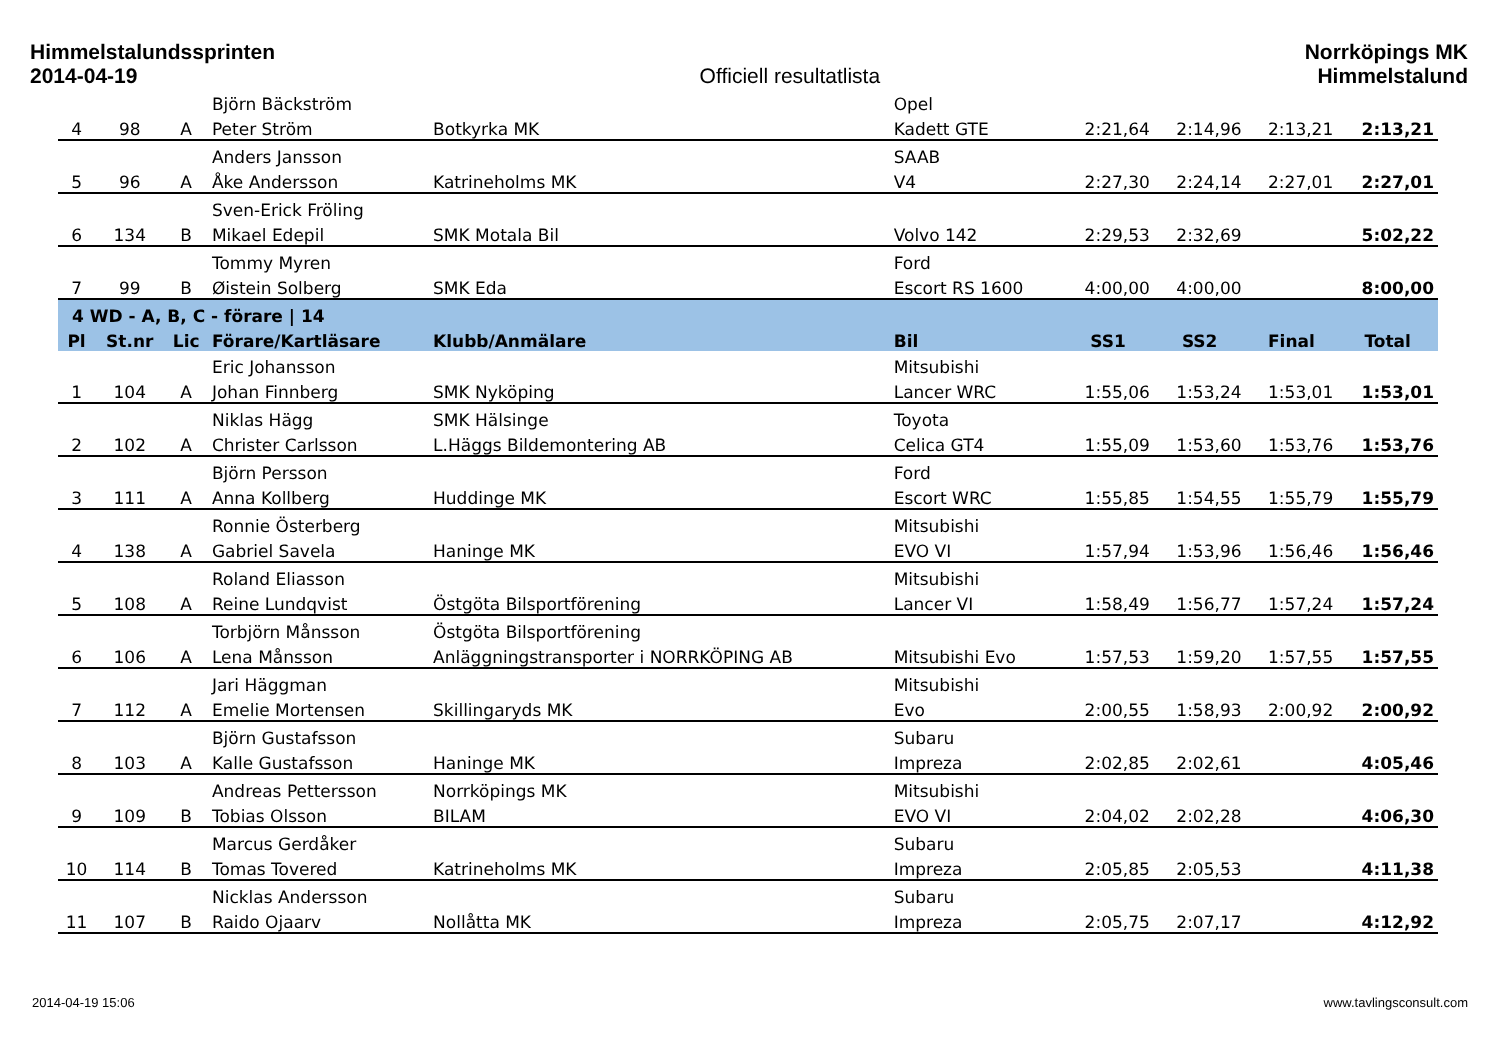Himmelstalundssprinten
2014-04-19
Officiell resultatlista Norrköpings MK
Himmelstalund
| | | | Björn Bäckström | | Opel | | | | |
| 4 | 98 | A | Peter Ström | Botkyrka MK | Kadett GTE | 2:21,64 | 2:14,96 | 2:13,21 | 2:13,21 |
| | | | Anders Jansson | | SAAB | | | | |
| 5 | 96 | A | Åke Andersson | Katrineholms MK | V4 | 2:27,30 | 2:24,14 | 2:27,01 | 2:27,01 |
| | | | Sven-Erick Fröling | | | | | | |
| 6 | 134 | B | Mikael Edepil | SMK Motala Bil | Volvo 142 | 2:29,53 | 2:32,69 | | 5:02,22 |
| | | | Tommy Myren | | Ford | | | | |
| 7 | 99 | B | Øistein Solberg | SMK Eda | Escort RS 1600 | 4:00,00 | 4:00,00 | | 8:00,00 |
| 4 WD - A, B, C - förare / 14 | | | | | | | | | |
| Pl | St.nr | Lic | Förare/Kartläsare | Klubb/Anmälare | Bil | SS1 | SS2 | Final | Total |
| | | | Eric Johansson | | Mitsubishi | | | | |
| 1 | 104 | A | Johan Finnberg | SMK Nyköping | Lancer WRC | 1:55,06 | 1:53,24 | 1:53,01 | 1:53,01 |
| | | | Niklas Hägg | SMK Hälsinge | Toyota | | | | |
| 2 | 102 | A | Christer Carlsson | L.Häggs Bildemontering AB | Celica GT4 | 1:55,09 | 1:53,60 | 1:53,76 | 1:53,76 |
| | | | Björn Persson | | Ford | | | | |
| 3 | 111 | A | Anna Kollberg | Huddinge MK | Escort WRC | 1:55,85 | 1:54,55 | 1:55,79 | 1:55,79 |
| | | | Ronnie Österberg | | Mitsubishi | | | | |
| 4 | 138 | A | Gabriel Savela | Haninge MK | EVO VI | 1:57,94 | 1:53,96 | 1:56,46 | 1:56,46 |
| | | | Roland Eliasson | | Mitsubishi | | | | |
| 5 | 108 | A | Reine Lundqvist | Östgöta Bilsportförening | Lancer VI | 1:58,49 | 1:56,77 | 1:57,24 | 1:57,24 |
| | | | Torbjörn Månsson | Östgöta Bilsportförening | | | | | |
| 6 | 106 | A | Lena Månsson | Anläggningstransporter i NORRKÖPING AB | Mitsubishi Evo | 1:57,53 | 1:59,20 | 1:57,55 | 1:57,55 |
| | | | Jari Häggman | | Mitsubishi | | | | |
| 7 | 112 | A | Emelie Mortensen | Skillingaryds MK | Evo | 2:00,55 | 1:58,93 | 2:00,92 | 2:00,92 |
| | | | Björn Gustafsson | | Subaru | | | | |
| 8 | 103 | A | Kalle Gustafsson | Haninge MK | Impreza | 2:02,85 | 2:02,61 | | 4:05,46 |
| | | | Andreas Pettersson | Norrköpings MK | Mitsubishi | | | | |
| 9 | 109 | B | Tobias Olsson | BILAM | EVO VI | 2:04,02 | 2:02,28 | | 4:06,30 |
| | | | Marcus Gerdåker | | Subaru | | | | |
| 10 | 114 | B | Tomas Tovered | Katrineholms MK | Impreza | 2:05,85 | 2:05,53 | | 4:11,38 |
| | | | Nicklas Andersson | | Subaru | | | | |
| 11 | 107 | B | Raido Ojaarv | Nollåtta MK | Impreza | 2:05,75 | 2:07,17 | | 4:12,92 |
2014-04-19 15:06 www.tavlingsconsult.com